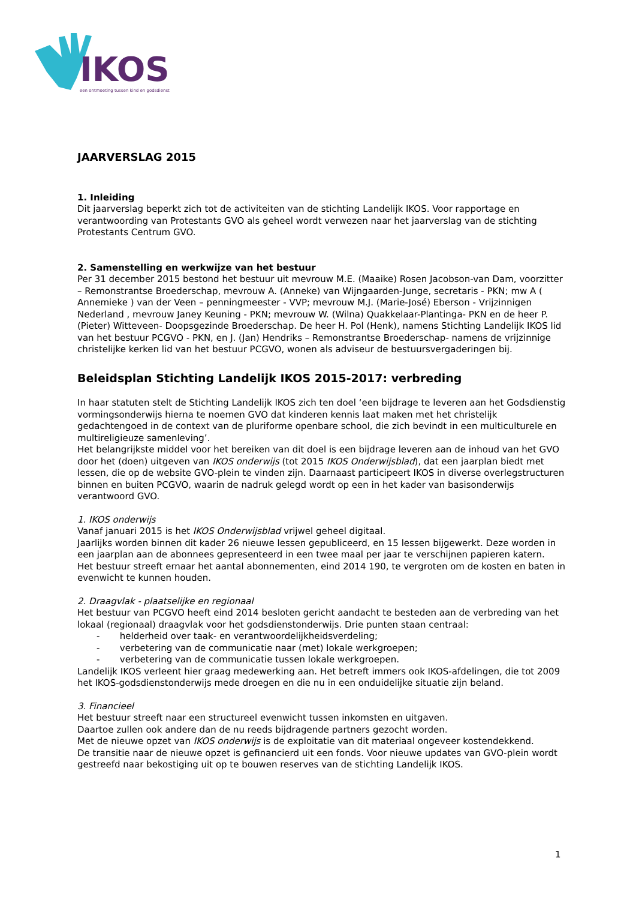IKOS
een ontmoeting tussen kind en godsdienst
JAARVERSLAG 2015
1. Inleiding
Dit jaarverslag beperkt zich tot de activiteiten van de stichting Landelijk IKOS. Voor rapportage en verantwoording van Protestants GVO als geheel wordt verwezen naar het jaarverslag van de stichting Protestants Centrum GVO.
2. Samenstelling en werkwijze van het bestuur
Per 31 december 2015 bestond het bestuur uit mevrouw M.E. (Maaike) Rosen Jacobson-van Dam, voorzitter – Remonstrantse Broederschap, mevrouw A. (Anneke) van Wijngaarden-Junge, secretaris - PKN; mw A ( Annemieke ) van der Veen – penningmeester - VVP; mevrouw M.J. (Marie-José) Eberson - Vrijzinnigen Nederland , mevrouw Janey Keuning - PKN; mevrouw W. (Wilna) Quakkelaar-Plantinga- PKN en de heer P. (Pieter) Witteveen- Doopsgezinde Broederschap. De heer H. Pol (Henk), namens Stichting Landelijk IKOS lid van het bestuur PCGVO - PKN, en J. (Jan) Hendriks – Remonstrantse Broederschap- namens de vrijzinnige christelijke kerken lid van het bestuur PCGVO, wonen als adviseur de bestuursvergaderingen bij.
Beleidsplan Stichting Landelijk IKOS 2015-2017: verbreding
In haar statuten stelt de Stichting Landelijk IKOS zich ten doel ‘een bijdrage te leveren aan het Godsdienstig vormingsonderwijs hierna te noemen GVO dat kinderen kennis laat maken met het christelijk gedachtengoed in de context van de pluriforme openbare school, die zich bevindt in een multiculturele en multireligieuze samenleving’.
Het belangrijkste middel voor het bereiken van dit doel is een bijdrage leveren aan de inhoud van het GVO door het (doen) uitgeven van IKOS onderwijs (tot 2015 IKOS Onderwijsblad), dat een jaarplan biedt met lessen, die op de website GVO-plein te vinden zijn. Daarnaast participeert IKOS in diverse overlegstructuren binnen en buiten PCGVO, waarin de nadruk gelegd wordt op een in het kader van basisonderwijs verantwoord GVO.
1. IKOS onderwijs
Vanaf januari 2015 is het IKOS Onderwijsblad vrijwel geheel digitaal.
Jaarlijks worden binnen dit kader 26 nieuwe lessen gepubliceerd, en 15 lessen bijgewerkt. Deze worden in een jaarplan aan de abonnees gepresenteerd in een twee maal per jaar te verschijnen papieren katern.
Het bestuur streeft ernaar het aantal abonnementen, eind 2014 190, te vergroten om de kosten en baten in evenwicht te kunnen houden.
2. Draagvlak - plaatselijke en regionaal
Het bestuur van PCGVO heeft eind 2014 besloten gericht aandacht te besteden aan de verbreding van het lokaal (regionaal) draagvlak voor het godsdienstonderwijs. Drie punten staan centraal:
- helderheid over taak- en verantwoordelijkheidsverdeling;
- verbetering van de communicatie naar (met) lokale werkgroepen;
- verbetering van de communicatie tussen lokale werkgroepen.
Landelijk IKOS verleent hier graag medewerking aan. Het betreft immers ook IKOS-afdelingen, die tot 2009 het IKOS-godsdienstonderwijs mede droegen en die nu in een onduidelijke situatie zijn beland.
3. Financieel
Het bestuur streeft naar een structureel evenwicht tussen inkomsten en uitgaven.
Daartoe zullen ook andere dan de nu reeds bijdragende partners gezocht worden.
Met de nieuwe opzet van IKOS onderwijs is de exploitatie van dit materiaal ongeveer kostendekkend.
De transitie naar de nieuwe opzet is gefinancierd uit een fonds. Voor nieuwe updates van GVO-plein wordt gestreefd naar bekostiging uit op te bouwen reserves van de stichting Landelijk IKOS.
1